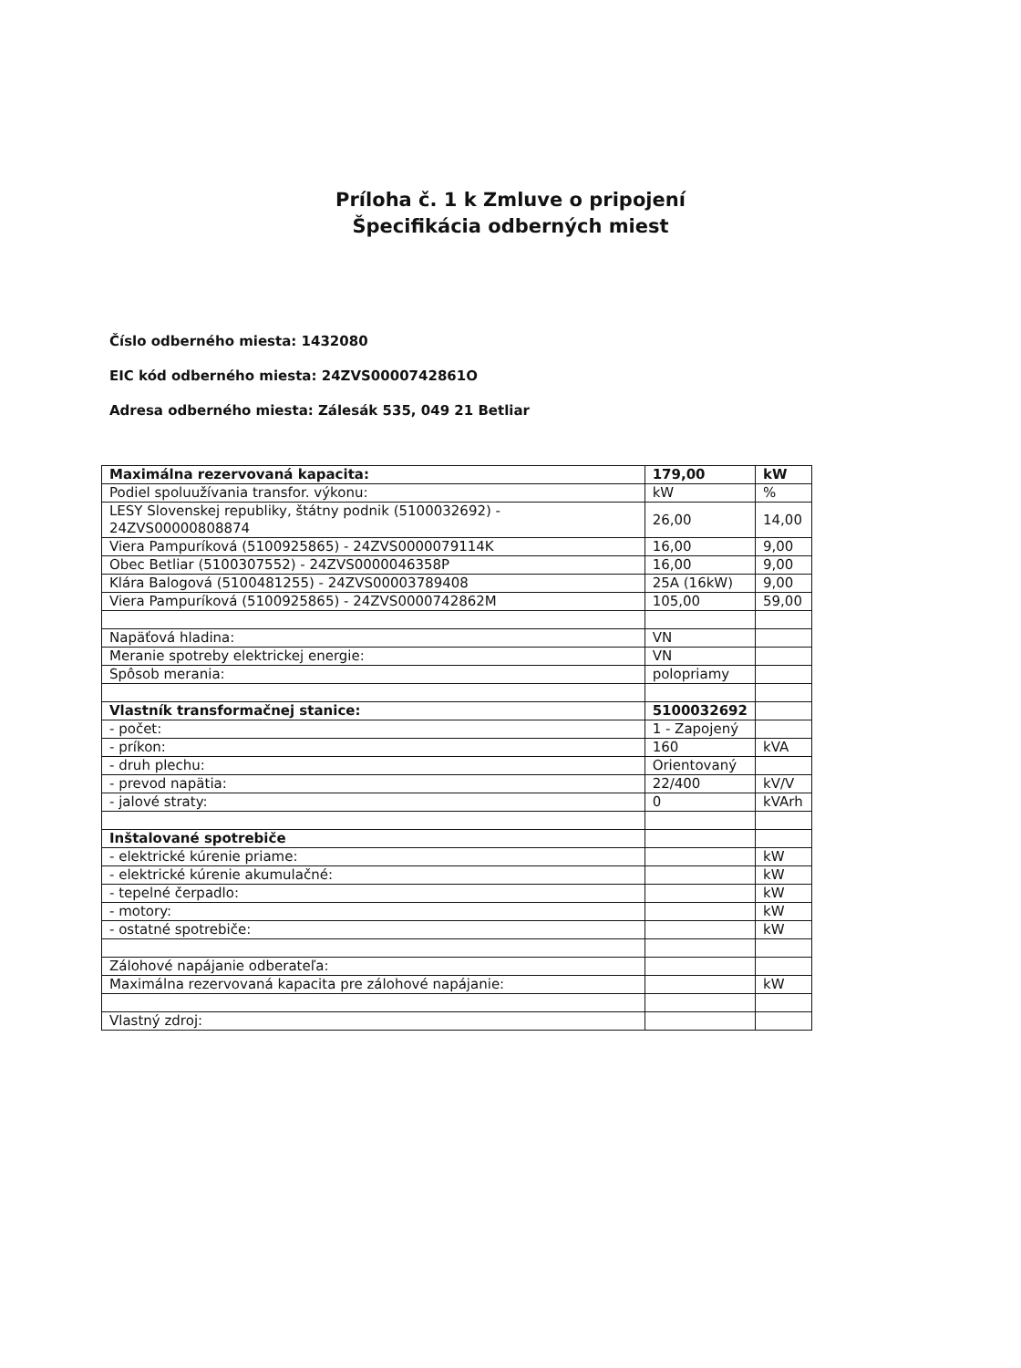Príloha č. 1 k Zmluve o pripojení
Špecifikácia odberných miest
Číslo odberného miesta: 1432080
EIC kód odberného miesta: 24ZVS0000742861O
Adresa odberného miesta: Zálesák 535, 049 21 Betliar
| Maximálna rezervovaná kapacita: | 179,00 | kW |
| Podiel spoluužívania transfor. výkonu: | kW | % |
| LESY Slovenskej republiky, štátny podnik (5100032692) - 24ZVS00000808874 | 26,00 | 14,00 |
| Viera Pampuríková (5100925865) - 24ZVS0000079114K | 16,00 | 9,00 |
| Obec Betliar (5100307552) - 24ZVS0000046358P | 16,00 | 9,00 |
| Klára Balogová (5100481255) - 24ZVS00003789408 | 25A (16kW) | 9,00 |
| Viera Pampuríková (5100925865) - 24ZVS0000742862M | 105,00 | 59,00 |
| Napäťová hladina: | VN | |
| Meranie spotreby elektrickej energie: | VN | |
| Spôsob merania: | polopriamy | |
| Vlastník transformačnej stanice: | 5100032692 | |
| - počet: | 1 - Zapojený | |
| - príkon: | 160 | kVA |
| - druh plechu: | Orientovaný | |
| - prevod napätia: | 22/400 | kV/V |
| - jalové straty: | 0 | kVArh |
| Inštalované spotrebiče | | |
| - elektrické kúrenie priame: | | kW |
| - elektrické kúrenie akumulačné: | | kW |
| - tepelné čerpadlo: | | kW |
| - motory: | | kW |
| - ostatné spotrebiče: | | kW |
| Zálohové napájanie odberateľa: | | |
| Maximálna rezervovaná kapacita pre zálohové napájanie: | | kW |
| Vlastný zdroj: | | |